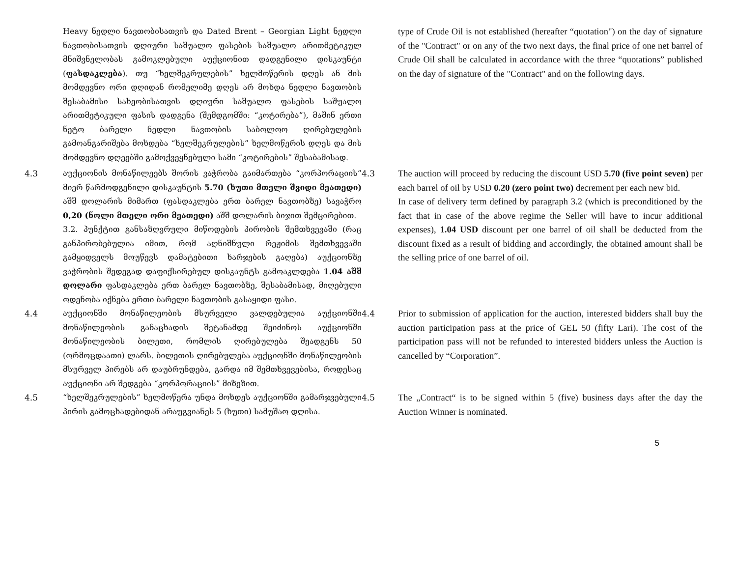Heavy ნედლი ნავთობისათვის და Dated Brent – Georgian Light ნედლი ნავთობისათვის დღიური საშუალო ფასების საშუალო არითმეტიკულ მნიშვნელობას გამოკლებული აუქციონით დადგენილი დისკაუნტი (ფასდაკლება). თუ “ხელშეკრულების” ხელმოწერის დღეს ან მის მომდევნო ორი დღიდან რომელიმე დღეს არ მოხდა ნედლი ნავთობის შესაბამისი სახეობისათვის დღიური საშუალო ფასების საშუალო არითმეტიკული ფასის დადგენა (შემდგომში: “კოტირება”), მაშინ ერთი ნეტო ბარელი ნედლი ნავთობის საბოლოო ღირებულების გამოანგარიშება მოხდება “ხელშეკრულების” ხელმოწერის დღეს და მის მომდევნო დღეებში გამოქვეყნებული სამი “კოტირების” შესაბამისად.
type of Crude Oil is not established (hereafter “quotation") on the day of signature of the "Contract" or on any of the two next days, the final price of one net barrel of Crude Oil shall be calculated in accordance with the three “quotations” published on the day of signature of the "Contract" and on the following days.
4.3 აუქციონის მონაწილეებს შორის ვაჭრობა გაიმართება “კორპორაციის” მიერ წარმოდგენილი დისკაუნტის 5.70 (ხუთი მთელი შვიდი მეათედი) აშშ დოლარის მიმართ (ფასდაკლება ერთ ბარელ ნავთობზე) სავაჭრო 0,20 (ნოლი მთელი ორი მეათედი) აშშ დოლარის ბიჯით შემცირებით.
3.2. პუნქტით განსაზღვრული მიწოდების პირობის შემთხვევაში (რაც განპირობებულია იმით, რომ აღნიშნული რეჟიმის შემთხვევაში გამყიდველს მოუწევს დამატებითი ხარჯების გაღება) აუქციონზე ვაჭრობის შედეგად დაფიქსირებულ დისკაუნტს გამოაკლდება 1.04 აშშ დოლარი ფასდაკლება ერთ ბარელ ნავთობზე, შესაბამისად, მიღებული ოდენობა იქნება ერთი ბარელი ნავთობის გასაყიდი ფასი.
4.3 The auction will proceed by reducing the discount USD 5.70 (five point seven) per each barrel of oil by USD 0.20 (zero point two) decrement per each new bid.
In case of delivery term defined by paragraph 3.2 (which is preconditioned by the fact that in case of the above regime the Seller will have to incur additional expenses), 1.04 USD discount per one barrel of oil shall be deducted from the discount fixed as a result of bidding and accordingly, the obtained amount shall be the selling price of one barrel of oil.
4.4 აუქციონში მონაწილეობის მსურველი ვალდებულია აუქციონში მონაწილეობის განაცხადის შეტანამდე შეიძინოს აუქციონში მონაწილეობის ბილეთი, რომლის ღირებულება შეადგენს 50 (ორმოცდაათი) ლარს. ბილეთის ღირებულება აუქციონში მონაწილეობის მსურველ პირებს არ დაუბრუნდება, გარდა იმ შემთხვევებისა, როდესაც აუქციონი არ შედგება “კორპორაციის” მიზეზით.
4.4 Prior to submission of application for the auction, interested bidders shall buy the auction participation pass at the price of GEL 50 (fifty Lari). The cost of the participation pass will not be refunded to interested bidders unless the Auction is cancelled by “Corporation”.
4.5 “ხელშეკრულების” ხელმოწერა უნდა მოხდეს აუქციონში გამარჯვებული პირის გამოცხადებიდან არაუგვიანეს 5 (ხუთი) სამუშაო დღისა.
4.5 The „Contract“ is to be signed within 5 (five) business days after the day the Auction Winner is nominated.
5